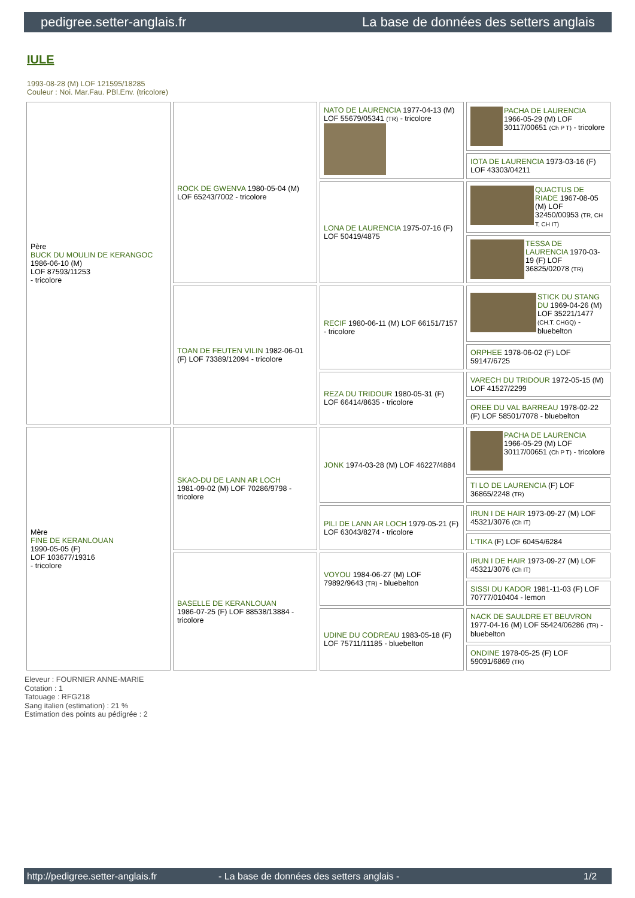pedigree.setter-anglais.fr La base de données des setters anglais
IULE
1993-08-28 (M) LOF 121595/18285
Couleur : Noi. Mar.Fau. PBl.Env. (tricolore)
| Père BUCK DU MOULIN DE KERANGOC 1986-06-10 (M) LOF 87593/11253 - tricolore | ROCK DE GWENVA 1980-05-04 (M) LOF 65243/7002 - tricolore | NATO DE LAURENCIA 1977-04-13 (M) LOF 55679/05341 (TR) - tricolore | PACHA DE LAURENCIA 1966-05-29 (M) LOF 30117/00651 (Ch P T) - tricolore |
| | | | IOTA DE LAURENCIA 1973-03-16 (F) LOF 43303/04211 |
| | | LONA DE LAURENCIA 1975-07-16 (F) LOF 50419/4875 | QUACTUS DE RIADE 1967-08-05 (M) LOF 32450/00953 (TR, CH T, CH IT) |
| | | | TESSA DE LAURENCIA 1970-03-19 (F) LOF 36825/02078 (TR) |
| | TOAN DE FEUTEN VILIN 1982-06-01 (F) LOF 73389/12094 - tricolore | RECIF 1980-06-11 (M) LOF 66151/7157 - tricolore | STICK DU STANG DU 1969-04-26 (M) LOF 35221/1477 (CH.T. CHGQ) - bluebelton |
| | | | ORPHEE 1978-06-02 (F) LOF 59147/6725 |
| | | REZA DU TRIDOUR 1980-05-31 (F) LOF 66414/8635 - tricolore | VARECH DU TRIDOUR 1972-05-15 (M) LOF 41527/2299 |
| | | | OREE DU VAL BARREAU 1978-02-22 (F) LOF 58501/7078 - bluebelton |
| Mère FINE DE KERANLOUAN 1990-05-05 (F) LOF 103677/19316 - tricolore | SKAO-DU DE LANN AR LOCH 1981-09-02 (M) LOF 70286/9798 - tricolore | JONK 1974-03-28 (M) LOF 46227/4884 | PACHA DE LAURENCIA 1966-05-29 (M) LOF 30117/00651 (Ch P T) - tricolore |
| | | | TI LO DE LAURENCIA (F) LOF 36865/2248 (TR) |
| | | PILI DE LANN AR LOCH 1979-05-21 (F) LOF 63043/8274 - tricolore | IRUN I DE HAIR 1973-09-27 (M) LOF 45321/3076 (Ch IT) |
| | | | L'TIKA (F) LOF 60454/6284 |
| | BASELLE DE KERANLOUAN 1986-07-25 (F) LOF 88538/13884 - tricolore | VOYOU 1984-06-27 (M) LOF 79892/9643 (TR) - bluebelton | IRUN I DE HAIR 1973-09-27 (M) LOF 45321/3076 (Ch IT) |
| | | | SISSI DU KADOR 1981-11-03 (F) LOF 70777/010404 - lemon |
| | | UDINE DU CODREAU 1983-05-18 (F) LOF 75711/11185 - bluebelton | NACK DE SAULDRE ET BEUVRON 1977-04-16 (M) LOF 55424/06286 (TR) - bluebelton |
| | | | ONDINE 1978-05-25 (F) LOF 59091/6869 (TR) |
Eleveur : FOURNIER ANNE-MARIE
Cotation : 1
Tatouage : RFG218
Sang italien (estimation) : 21 %
Estimation des points au pédigrée : 2
http://pedigree.setter-anglais.fr - La base de données des setters anglais - 1/2